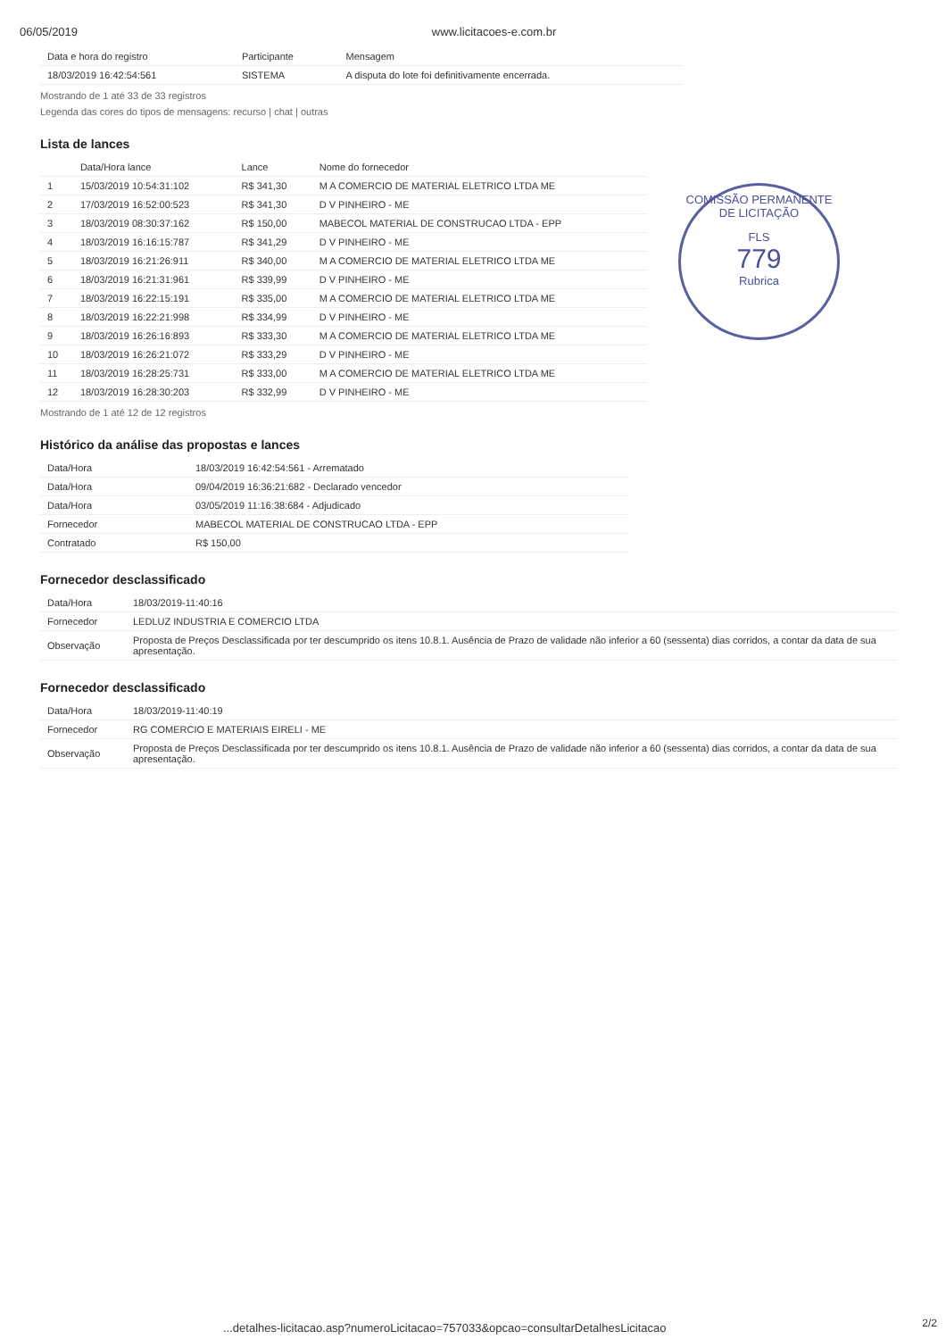06/05/2019 www.licitacoes-e.com.br
| Data e hora do registro | Participante | Mensagem |
| --- | --- | --- |
| 18/03/2019 16:42:54:561 | SISTEMA | A disputa do lote foi definitivamente encerrada. |
Mostrando de 1 até 33 de 33 registros
Legenda das cores do tipos de mensagens: recurso | chat | outras
Lista de lances
| | Data/Hora lance | Lance | Nome do fornecedor |
| --- | --- | --- | --- |
| 1 | 15/03/2019 10:54:31:102 | R$ 341,30 | M A COMERCIO DE MATERIAL ELETRICO LTDA ME |
| 2 | 17/03/2019 16:52:00:523 | R$ 341,30 | D V PINHEIRO - ME |
| 3 | 18/03/2019 08:30:37:162 | R$ 150,00 | MABECOL MATERIAL DE CONSTRUCAO LTDA - EPP |
| 4 | 18/03/2019 16:16:15:787 | R$ 341,29 | D V PINHEIRO - ME |
| 5 | 18/03/2019 16:21:26:911 | R$ 340,00 | M A COMERCIO DE MATERIAL ELETRICO LTDA ME |
| 6 | 18/03/2019 16:21:31:961 | R$ 339,99 | D V PINHEIRO - ME |
| 7 | 18/03/2019 16:22:15:191 | R$ 335,00 | M A COMERCIO DE MATERIAL ELETRICO LTDA ME |
| 8 | 18/03/2019 16:22:21:998 | R$ 334,99 | D V PINHEIRO - ME |
| 9 | 18/03/2019 16:26:16:893 | R$ 333,30 | M A COMERCIO DE MATERIAL ELETRICO LTDA ME |
| 10 | 18/03/2019 16:26:21:072 | R$ 333,29 | D V PINHEIRO - ME |
| 11 | 18/03/2019 16:28:25:731 | R$ 333,00 | M A COMERCIO DE MATERIAL ELETRICO LTDA ME |
| 12 | 18/03/2019 16:28:30:203 | R$ 332,99 | D V PINHEIRO - ME |
Mostrando de 1 até 12 de 12 registros
Histórico da análise das propostas e lances
| Data/Hora | 18/03/2019 16:42:54:561 - Arrematado |
| Data/Hora | 09/04/2019 16:36:21:682 - Declarado vencedor |
| Data/Hora | 03/05/2019 11:16:38:684 - Adjudicado |
| Fornecedor | MABECOL MATERIAL DE CONSTRUCAO LTDA - EPP |
| Contratado | R$ 150,00 |
Fornecedor desclassificado
| Data/Hora | 18/03/2019-11:40:16 |
| Fornecedor | LEDLUZ INDUSTRIA E COMERCIO LTDA |
| Observação | Proposta de Preços Desclassificada por ter descumprido os itens 10.8.1. Ausência de Prazo de validade não inferior a 60 (sessenta) dias corridos, a contar da data de sua apresentação. |
Fornecedor desclassificado
| Data/Hora | 18/03/2019-11:40:19 |
| Fornecedor | RG COMERCIO E MATERIAIS EIRELI - ME |
| Observação | Proposta de Preços Desclassificada por ter descumprido os itens 10.8.1. Ausência de Prazo de validade não inferior a 60 (sessenta) dias corridos, a contar da data de sua apresentação. |
COMISSÃO PERMANENTE DE LICITAÇÃO
FLS
779
Rubrica
...detalhes-licitacao.asp?numeroLicitacao=757033&opcao=consultarDetalhesLicitacao
2/2